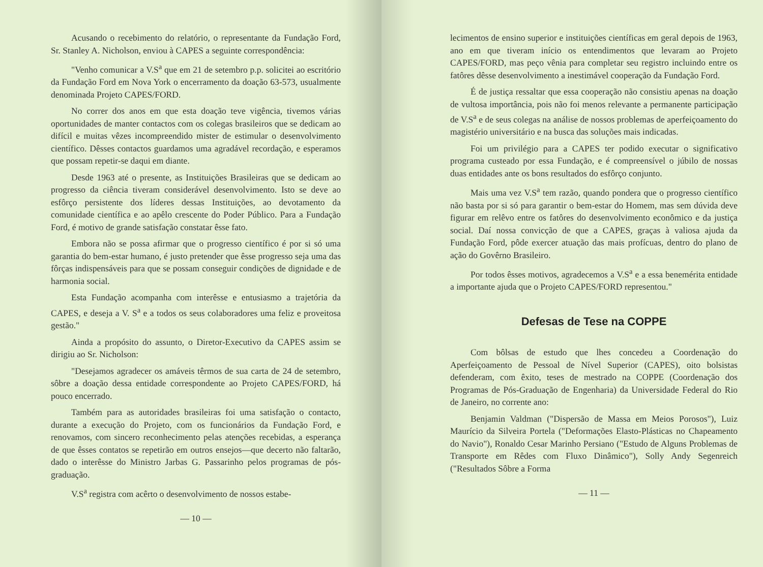Acusando o recebimento do relatório, o representante da Fundação Ford, Sr. Stanley A. Nicholson, enviou à CAPES a seguinte correspondência:
"Venho comunicar a V.S<sup>a</sup> que em 21 de setembro p.p. solicitei ao escritório da Fundação Ford em Nova York o encerramento da doação 63-573, usualmente denominada Projeto CAPES/FORD.
No correr dos anos em que esta doação teve vigência, tivemos várias oportunidades de manter contactos com os colegas brasileiros que se dedicam ao difícil e muitas vêzes incompreendido mister de estimular o desenvolvimento científico. Dêsses contactos guardamos uma agradável recordação, e esperamos que possam repetir-se daqui em diante.
Desde 1963 até o presente, as Instituições Brasileiras que se dedicam ao progresso da ciência tiveram considerável desenvolvimento. Isto se deve ao esfôrço persistente dos líderes dessas Instituições, ao devotamento da comunidade científica e ao apêlo crescente do Poder Público. Para a Fundação Ford, é motivo de grande satisfação constatar êsse fato.
Embora não se possa afirmar que o progresso científico é por si só uma garantia do bem-estar humano, é justo pretender que êsse progresso seja uma das fôrças indispensáveis para que se possam conseguir condições de dignidade e de harmonia social.
Esta Fundação acompanha com interêsse e entusiasmo a trajetória da CAPES, e deseja a V. S<sup>a</sup> e a todos os seus colaboradores uma feliz e proveitosa gestão."
Ainda a propósito do assunto, o Diretor-Executivo da CAPES assim se dirigiu ao Sr. Nicholson:
"Desejamos agradecer os amáveis têrmos de sua carta de 24 de setembro, sôbre a doação dessa entidade correspondente ao Projeto CAPES/FORD, há pouco encerrado.
Também para as autoridades brasileiras foi uma satisfação o contacto, durante a execução do Projeto, com os funcionários da Fundação Ford, e renovamos, com sincero reconhecimento pelas atenções recebidas, a esperança de que êsses contatos se repetirão em outros ensejos—que decerto não faltarão, dado o interêsse do Ministro Jarbas G. Passarinho pelos programas de pós-graduação.
V.S<sup>a</sup> registra com acêrto o desenvolvimento de nossos estabe-
— 10 —
lecimentos de ensino superior e instituições científicas em geral depois de 1963, ano em que tiveram início os entendimentos que levaram ao Projeto CAPES/FORD, mas peço vênia para completar seu registro incluindo entre os fatôres dêsse desenvolvimento a inestimável cooperação da Fundação Ford.
É de justiça ressaltar que essa cooperação não consistiu apenas na doação de vultosa importância, pois não foi menos relevante a permanente participação de V.S<sup>a</sup> e de seus colegas na análise de nossos problemas de aperfeiçoamento do magistério universitário e na busca das soluções mais indicadas.
Foi um privilégio para a CAPES ter podido executar o significativo programa custeado por essa Fundação, e é compreensível o júbilo de nossas duas entidades ante os bons resultados do esfôrço conjunto.
Mais uma vez V.S<sup>a</sup> tem razão, quando pondera que o progresso científico não basta por si só para garantir o bem-estar do Homem, mas sem dúvida deve figurar em relêvo entre os fatôres do desenvolvimento econômico e da justiça social. Daí nossa convicção de que a CAPES, graças à valiosa ajuda da Fundação Ford, pôde exercer atuação das mais profícuas, dentro do plano de ação do Govêrno Brasileiro.
Por todos êsses motivos, agradecemos a V.S<sup>a</sup> e a essa benemérita entidade a importante ajuda que o Projeto CAPES/FORD representou."
Defesas de Tese na COPPE
Com bôlsas de estudo que lhes concedeu a Coordenação do Aperfeiçoamento de Pessoal de Nível Superior (CAPES), oito bolsistas defenderam, com êxito, teses de mestrado na COPPE (Coordenação dos Programas de Pós-Graduação de Engenharia) da Universidade Federal do Rio de Janeiro, no corrente ano:
Benjamin Valdman ("Dispersão de Massa em Meios Porosos"), Luiz Maurício da Silveira Portela ("Deformações Elasto-Plásticas no Chapeamento do Navio"), Ronaldo Cesar Marinho Persiano ("Estudo de Alguns Problemas de Transporte em Rêdes com Fluxo Dinâmico"), Solly Andy Segenreich ("Resultados Sôbre a Forma
— 11 —